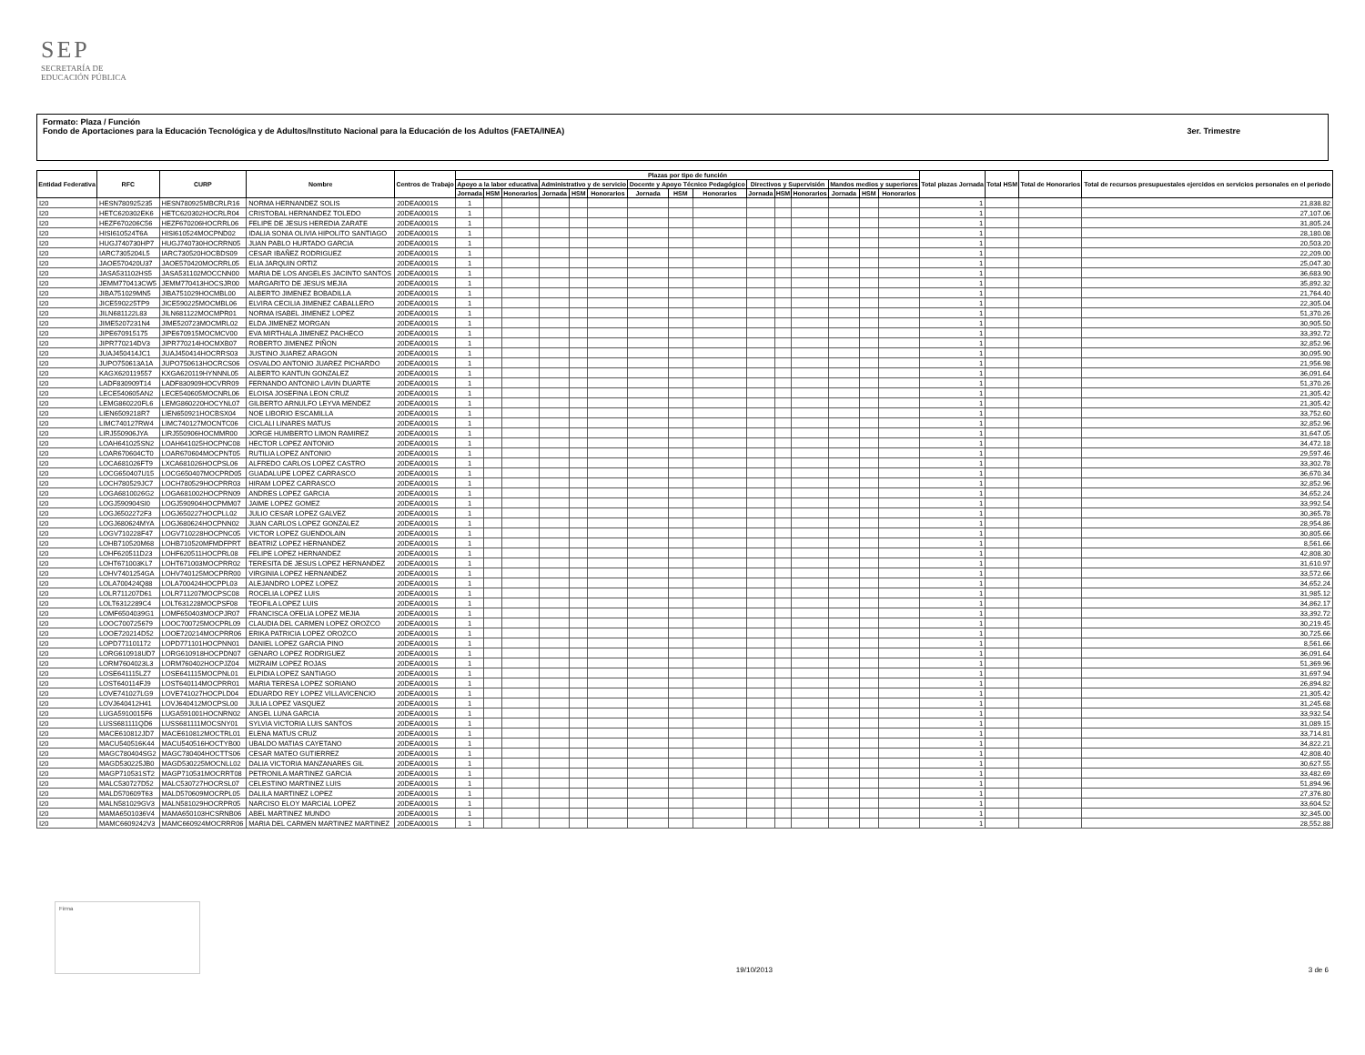SEP
SECRETARÍA DE
EDUCACIÓN PÚBLICA
Formato: Plaza / Función
Fondo de Aportaciones para la Educación Tecnológica y de Adultos/Instituto Nacional para la Educación de los Adultos (FAETA/INEA) 3er. Trimestre
| Entidad Federativa | RFC | CURP | Nombre | Centros de Trabajo | Plazas por tipo de función | | | | | | | | | | | | | | | Total plazas Jornada | Total HSM | Total de Honorarios | Total de recursos presupuestales ejercidos en servicios personales en el periodo |
| --- | --- | --- | --- | --- | --- | --- | --- | --- | --- | --- | --- | --- | --- | --- | --- | --- | --- | --- | --- | --- | --- | --- | --- |
| | | | | | Apoyo a la labor educativa | | | Administrativo y de servicio | | | Docente y Apoyo Técnico Pedagógico | | | Directivos y Supervisión | | | Mandos medios y superiores | | | | | | |
| | | | | | Jornada | HSM | Honorarios | Jornada | HSM | Honorarios | Jornada | HSM | Honorarios | Jornada | HSM | Honorarios | Jornada | HSM | Honorarios | | | | |
| I20 | HESN780925235 | HESN780925MBCRLR16 | NORMA HERNANDEZ SOLIS | 20DEA0001S | 1 | | | | | | | | | | | | | | | 1 | | | 21,838.82 |
| I20 | HETC620302EK6 | HETC620302HOCRLR04 | CRISTOBAL HERNANDEZ TOLEDO | 20DEA0001S | 1 | | | | | | | | | | | | | | | 1 | | | 27,107.06 |
| I20 | HEZF670206C56 | HEZF670206HOCRRL06 | FELIPE DE JESUS HEREDIA ZARATE | 20DEA0001S | 1 | | | | | | | | | | | | | | | 1 | | | 31,805.24 |
| I20 | HISI610524T6A | HISI610524MOCPND02 | IDALIA SONIA OLIVIA HIPOLITO SANTIAGO | 20DEA0001S | 1 | | | | | | | | | | | | | | | 1 | | | 28,180.08 |
| I20 | HUGJ740730HP7 | HUGJ740730HOCRRN05 | JUAN PABLO HURTADO GARCIA | 20DEA0001S | 1 | | | | | | | | | | | | | | | 1 | | | 20,503.20 |
| I20 | IARC7305204L5 | IARC730520HOCBDS09 | CESAR IBAÑEZ RODRIGUEZ | 20DEA0001S | 1 | | | | | | | | | | | | | | | 1 | | | 22,209.00 |
| I20 | JAOE570420U37 | JAOE570420MOCRRL05 | ELIA JARQUIN ORTIZ | 20DEA0001S | 1 | | | | | | | | | | | | | | | 1 | | | 25,047.30 |
| I20 | JASA531102HS5 | JASA531102MOCCNN00 | MARIA DE LOS ANGELES JACINTO SANTOS | 20DEA0001S | 1 | | | | | | | | | | | | | | | 1 | | | 36,683.90 |
| I20 | JEMM770413CW5 | JEMM770413HOCSJR00 | MARGARITO DE JESUS MEJIA | 20DEA0001S | 1 | | | | | | | | | | | | | | | 1 | | | 35,892.32 |
| I20 | JIBA751029MN5 | JIBA751029HOCMBL00 | ALBERTO JIMENEZ BOBADILLA | 20DEA0001S | 1 | | | | | | | | | | | | | | | 1 | | | 21,764.40 |
| I20 | JICE590225TP9 | JICE590225MOCMBL06 | ELVIRA CECILIA JIMENEZ CABALLERO | 20DEA0001S | 1 | | | | | | | | | | | | | | | 1 | | | 22,305.04 |
| I20 | JILN681122L83 | JILN681122MOCMPR01 | NORMA ISABEL JIMENEZ LOPEZ | 20DEA0001S | 1 | | | | | | | | | | | | | | | 1 | | | 51,370.26 |
| I20 | JIME5207231N4 | JIME520723MOCMRL02 | ELDA JIMENEZ MORGAN | 20DEA0001S | 1 | | | | | | | | | | | | | | | 1 | | | 30,905.50 |
| I20 | JIPE670915175 | JIPE670915MOCMCV00 | EVA MIRTHALA JIMENEZ PACHECO | 20DEA0001S | 1 | | | | | | | | | | | | | | | 1 | | | 33,392.72 |
| I20 | JIPR770214DV3 | JIPR770214HOCMXB07 | ROBERTO JIMENEZ PIÑON | 20DEA0001S | 1 | | | | | | | | | | | | | | | 1 | | | 32,852.96 |
| I20 | JUAJ450414JC1 | JUAJ450414HOCRRS03 | JUSTINO JUAREZ ARAGON | 20DEA0001S | 1 | | | | | | | | | | | | | | | 1 | | | 30,095.90 |
| I20 | JUPO750613A1A | JUPO750613HOCRCS06 | OSVALDO ANTONIO JUAREZ PICHARDO | 20DEA0001S | 1 | | | | | | | | | | | | | | | 1 | | | 21,956.98 |
| I20 | KAGX620119557 | KXGA620119HYNNNL05 | ALBERTO KANTUN GONZALEZ | 20DEA0001S | 1 | | | | | | | | | | | | | | | 1 | | | 36,091.64 |
| I20 | LADF830909T14 | LADF830909HOCVRR09 | FERNANDO ANTONIO LAVIN DUARTE | 20DEA0001S | 1 | | | | | | | | | | | | | | | 1 | | | 51,370.26 |
| I20 | LECE540605AN2 | LECE540605MOCNRL06 | ELOISA JOSEFINA LEON CRUZ | 20DEA0001S | 1 | | | | | | | | | | | | | | | 1 | | | 21,305.42 |
| I20 | LEMG860220FL6 | LEMG860220HOCYNL07 | GILBERTO ARNULFO LEYVA MENDEZ | 20DEA0001S | 1 | | | | | | | | | | | | | | | 1 | | | 21,305.42 |
| I20 | LIEN6509218R7 | LIEN650921HOCBSX04 | NOE LIBORIO ESCAMILLA | 20DEA0001S | 1 | | | | | | | | | | | | | | | 1 | | | 33,752.60 |
| I20 | LIMC740127RW4 | LIMC740127MOCNTC06 | CICLALI LINARES MATUS | 20DEA0001S | 1 | | | | | | | | | | | | | | | 1 | | | 32,852.96 |
| I20 | LIRJ550906JYA | LIRJ550906HOCMMR00 | JORGE HUMBERTO LIMON RAMIREZ | 20DEA0001S | 1 | | | | | | | | | | | | | | | 1 | | | 31,647.05 |
| I20 | LOAH641025SN2 | LOAH641025HOCPNC08 | HECTOR LOPEZ ANTONIO | 20DEA0001S | 1 | | | | | | | | | | | | | | | 1 | | | 34,472.18 |
| I20 | LOAR670604CT0 | LOAR670604MOCPNT05 | RUTILIA LOPEZ ANTONIO | 20DEA0001S | 1 | | | | | | | | | | | | | | | 1 | | | 29,597.46 |
| I20 | LOCA681026FT9 | LXCA681026HOCPSL06 | ALFREDO CARLOS LOPEZ CASTRO | 20DEA0001S | 1 | | | | | | | | | | | | | | | 1 | | | 33,302.78 |
| I20 | LOCG650407U15 | LOCG650407MOCPRD05 | GUADALUPE LOPEZ CARRASCO | 20DEA0001S | 1 | | | | | | | | | | | | | | | 1 | | | 36,670.34 |
| I20 | LOCH780529JC7 | LOCH780529HOCPRR03 | HIRAM LOPEZ CARRASCO | 20DEA0001S | 1 | | | | | | | | | | | | | | | 1 | | | 32,852.96 |
| I20 | LOGA6810026G2 | LOGA681002HOCPRN09 | ANDRES LOPEZ GARCIA | 20DEA0001S | 1 | | | | | | | | | | | | | | | 1 | | | 34,652.24 |
| I20 | LOGJ590904SI0 | LOGJ590904HOCPMM07 | JAIME LOPEZ GOMEZ | 20DEA0001S | 1 | | | | | | | | | | | | | | | 1 | | | 33,992.54 |
| I20 | LOGJ6502272F3 | LOGJ650227HOCPLL02 | JULIO CESAR LOPEZ GALVEZ | 20DEA0001S | 1 | | | | | | | | | | | | | | | 1 | | | 30,365.78 |
| I20 | LOGJ680624MYA | LOGJ680624HOCPNN02 | JUAN CARLOS LOPEZ GONZALEZ | 20DEA0001S | 1 | | | | | | | | | | | | | | | 1 | | | 28,954.86 |
| I20 | LOGV710228F47 | LOGV710228HOCPNC05 | VICTOR LOPEZ GUENDOLAIN | 20DEA0001S | 1 | | | | | | | | | | | | | | | 1 | | | 30,805.66 |
| I20 | LOHB710520M68 | LOHB710520MFMDFPRT | BEATRIZ LOPEZ HERNANDEZ | 20DEA0001S | 1 | | | | | | | | | | | | | | | 1 | | | 8,561.66 |
| I20 | LOHF620511D23 | LOHF620511HOCPRL08 | FELIPE LOPEZ HERNANDEZ | 20DEA0001S | 1 | | | | | | | | | | | | | | | 1 | | | 42,808.30 |
| I20 | LOHT671003KL7 | LOHT671003MOCPRR02 | TERESITA DE JESUS LOPEZ HERNANDEZ | 20DEA0001S | 1 | | | | | | | | | | | | | | | 1 | | | 31,610.97 |
| I20 | LOHV7401254GA | LOHV740125MOCPRR00 | VIRGINIA LOPEZ HERNANDEZ | 20DEA0001S | 1 | | | | | | | | | | | | | | | 1 | | | 33,572.66 |
| I20 | LOLA700424Q88 | LOLA700424HOCPPL03 | ALEJANDRO LOPEZ LOPEZ | 20DEA0001S | 1 | | | | | | | | | | | | | | | 1 | | | 34,652.24 |
| I20 | LOLR711207D61 | LOLR711207MOCPSC08 | ROCELIA LOPEZ LUIS | 20DEA0001S | 1 | | | | | | | | | | | | | | | 1 | | | 31,985.12 |
| I20 | LOLT6312289C4 | LOLT631228MOCPSF08 | TEOFILA LOPEZ LUIS | 20DEA0001S | 1 | | | | | | | | | | | | | | | 1 | | | 34,862.17 |
| I20 | LOMF6504039G1 | LOMF650403MOCPJR07 | FRANCISCA OFELIA LOPEZ MEJIA | 20DEA0001S | 1 | | | | | | | | | | | | | | | 1 | | | 33,392.72 |
| I20 | LOOC700725679 | LOOC700725MOCPRL09 | CLAUDIA DEL CARMEN LOPEZ OROZCO | 20DEA0001S | 1 | | | | | | | | | | | | | | | 1 | | | 30,219.45 |
| I20 | LOOE720214D52 | LOOE720214MOCPRR06 | ERIKA PATRICIA LOPEZ OROZCO | 20DEA0001S | 1 | | | | | | | | | | | | | | | 1 | | | 30,725.66 |
| I20 | LOPD771101172 | LOPD771101HOCPNN01 | DANIEL LOPEZ GARCIA PINO | 20DEA0001S | 1 | | | | | | | | | | | | | | | 1 | | | 8,561.66 |
| I20 | LORG610918UD7 | LORG610918HOCPDN07 | GENARO LOPEZ RODRIGUEZ | 20DEA0001S | 1 | | | | | | | | | | | | | | | 1 | | | 36,091.64 |
| I20 | LORM7604023L3 | LORM760402HOCPJZ04 | MIZRAIM LOPEZ ROJAS | 20DEA0001S | 1 | | | | | | | | | | | | | | | 1 | | | 51,369.96 |
| I20 | LOSE641115LZ7 | LOSE641115MOCPNL01 | ELPIDIA LOPEZ SANTIAGO | 20DEA0001S | 1 | | | | | | | | | | | | | | | 1 | | | 31,697.94 |
| I20 | LOST640114FJ9 | LOST640114MOCPRR01 | MARIA TERESA LOPEZ SORIANO | 20DEA0001S | 1 | | | | | | | | | | | | | | | 1 | | | 26,894.82 |
| I20 | LOVE741027LG9 | LOVE741027HOCPLD04 | EDUARDO REY LOPEZ VILLAVICENCIO | 20DEA0001S | 1 | | | | | | | | | | | | | | | 1 | | | 21,305.42 |
| I20 | LOVJ640412H41 | LOVJ640412MOCPSL00 | JULIA LOPEZ VASQUEZ | 20DEA0001S | 1 | | | | | | | | | | | | | | | 1 | | | 31,245.68 |
| I20 | LUGA5910015F6 | LUGA591001HOCNRN02 | ANGEL LUNA GARCIA | 20DEA0001S | 1 | | | | | | | | | | | | | | | 1 | | | 33,932.54 |
| I20 | LUSS681111QD6 | LUSS681111MOCSNY01 | SYLVIA VICTORIA LUIS SANTOS | 20DEA0001S | 1 | | | | | | | | | | | | | | | 1 | | | 31,089.15 |
| I20 | MACE610812JD7 | MACE610812MOCTRL01 | ELENA MATUS CRUZ | 20DEA0001S | 1 | | | | | | | | | | | | | | | 1 | | | 33,714.81 |
| I20 | MACU540516K44 | MACU540516HOCTYB00 | UBALDO MATIAS CAYETANO | 20DEA0001S | 1 | | | | | | | | | | | | | | | 1 | | | 34,822.21 |
| I20 | MAGC780404SG2 | MAGC780404HOCTTS06 | CESAR MATEO GUTIERREZ | 20DEA0001S | 1 | | | | | | | | | | | | | | | 1 | | | 42,808.40 |
| I20 | MAGD530225JB0 | MAGD530225MOCNLL02 | DALIA VICTORIA MANZANARES GIL | 20DEA0001S | 1 | | | | | | | | | | | | | | | 1 | | | 30,627.55 |
| I20 | MAGP710531ST2 | MAGP710531MOCRRT08 | PETRONILA MARTINEZ GARCIA | 20DEA0001S | 1 | | | | | | | | | | | | | | | 1 | | | 33,482.69 |
| I20 | MALC530727D52 | MALC530727HOCRSL07 | CELESTINO MARTINEZ LUIS | 20DEA0001S | 1 | | | | | | | | | | | | | | | 1 | | | 51,894.96 |
| I20 | MALD570609T63 | MALD570609MOCRPL05 | DALILA MARTINEZ LOPEZ | 20DEA0001S | 1 | | | | | | | | | | | | | | | 1 | | | 27,376.80 |
| I20 | MALN581029GV3 | MALN581029HOCRPR05 | NARCISO ELOY MARCIAL LOPEZ | 20DEA0001S | 1 | | | | | | | | | | | | | | | 1 | | | 33,604.52 |
| I20 | MAMA6501036V4 | MAMA650103HCSRNB06 | ABEL MARTINEZ MUNDO | 20DEA0001S | 1 | | | | | | | | | | | | | | | 1 | | | 32,345.00 |
| I20 | MAMC6609242V3 | MAMC660924MOCRRR06 | MARIA DEL CARMEN MARTINEZ MARTINEZ | 20DEA0001S | 1 | | | | | | | | | | | | | | | 1 | | | 28,552.88 |
Firma
19/10/2013
3 de 6